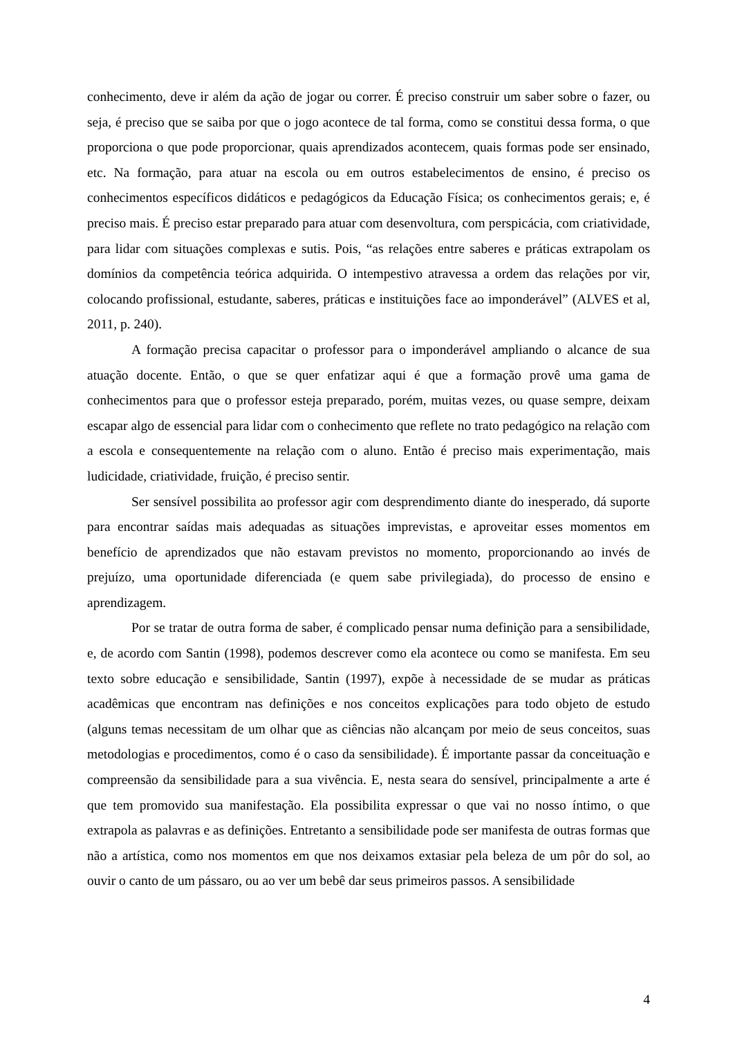conhecimento, deve ir além da ação de jogar ou correr. É preciso construir um saber sobre o fazer, ou seja, é preciso que se saiba por que o jogo acontece de tal forma, como se constitui dessa forma, o que proporciona o que pode proporcionar, quais aprendizados acontecem, quais formas pode ser ensinado, etc. Na formação, para atuar na escola ou em outros estabelecimentos de ensino, é preciso os conhecimentos específicos didáticos e pedagógicos da Educação Física; os conhecimentos gerais; e, é preciso mais. É preciso estar preparado para atuar com desenvoltura, com perspicácia, com criatividade, para lidar com situações complexas e sutis. Pois, “as relações entre saberes e práticas extrapolam os domínios da competência teórica adquirida. O intempestivo atravessa a ordem das relações por vir, colocando profissional, estudante, saberes, práticas e instituições face ao imponderável” (ALVES et al, 2011, p. 240).
A formação precisa capacitar o professor para o imponderável ampliando o alcance de sua atuação docente. Então, o que se quer enfatizar aqui é que a formação provê uma gama de conhecimentos para que o professor esteja preparado, porém, muitas vezes, ou quase sempre, deixam escapar algo de essencial para lidar com o conhecimento que reflete no trato pedagógico na relação com a escola e consequentemente na relação com o aluno. Então é preciso mais experimentação, mais ludicidade, criatividade, fruição, é preciso sentir.
Ser sensível possibilita ao professor agir com desprendimento diante do inesperado, dá suporte para encontrar saídas mais adequadas as situações imprevistas, e aproveitar esses momentos em benefício de aprendizados que não estavam previstos no momento, proporcionando ao invés de prejuízo, uma oportunidade diferenciada (e quem sabe privilegiada), do processo de ensino e aprendizagem.
Por se tratar de outra forma de saber, é complicado pensar numa definição para a sensibilidade, e, de acordo com Santin (1998), podemos descrever como ela acontece ou como se manifesta. Em seu texto sobre educação e sensibilidade, Santin (1997), expõe à necessidade de se mudar as práticas acadêmicas que encontram nas definições e nos conceitos explicações para todo objeto de estudo (alguns temas necessitam de um olhar que as ciências não alcançam por meio de seus conceitos, suas metodologias e procedimentos, como é o caso da sensibilidade). É importante passar da conceituação e compreensão da sensibilidade para a sua vivência. E, nesta seara do sensível, principalmente a arte é que tem promovido sua manifestação. Ela possibilita expressar o que vai no nosso íntimo, o que extrapola as palavras e as definições. Entretanto a sensibilidade pode ser manifesta de outras formas que não a artística, como nos momentos em que nos deixamos extasiar pela beleza de um pôr do sol, ao ouvir o canto de um pássaro, ou ao ver um bebê dar seus primeiros passos. A sensibilidade
4